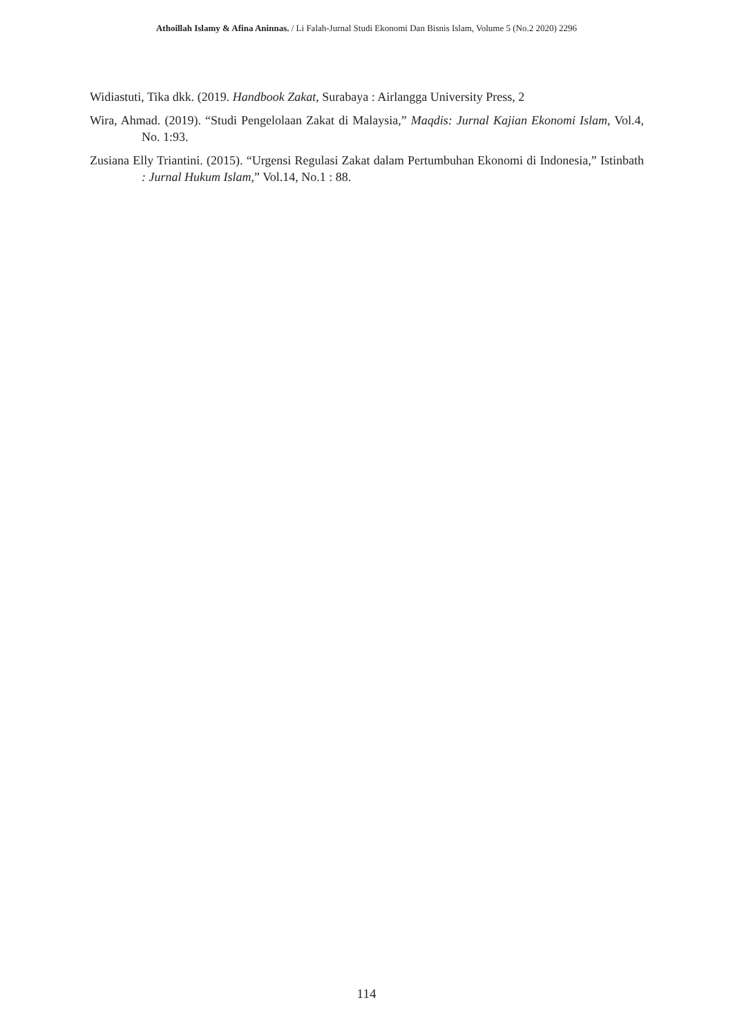Athoillah Islamy & Afina Aninnas. / Li Falah-Jurnal Studi Ekonomi Dan Bisnis Islam, Volume 5 (No.2 2020) 2296
Widiastuti, Tika dkk. (2019. Handbook Zakat, Surabaya : Airlangga University Press, 2
Wira, Ahmad. (2019). “Studi Pengelolaan Zakat di Malaysia,” Maqdis: Jurnal Kajian Ekonomi Islam, Vol.4, No. 1:93.
Zusiana Elly Triantini. (2015). “Urgensi Regulasi Zakat dalam Pertumbuhan Ekonomi di Indonesia,” Istinbath : Jurnal Hukum Islam,” Vol.14, No.1 : 88.
114